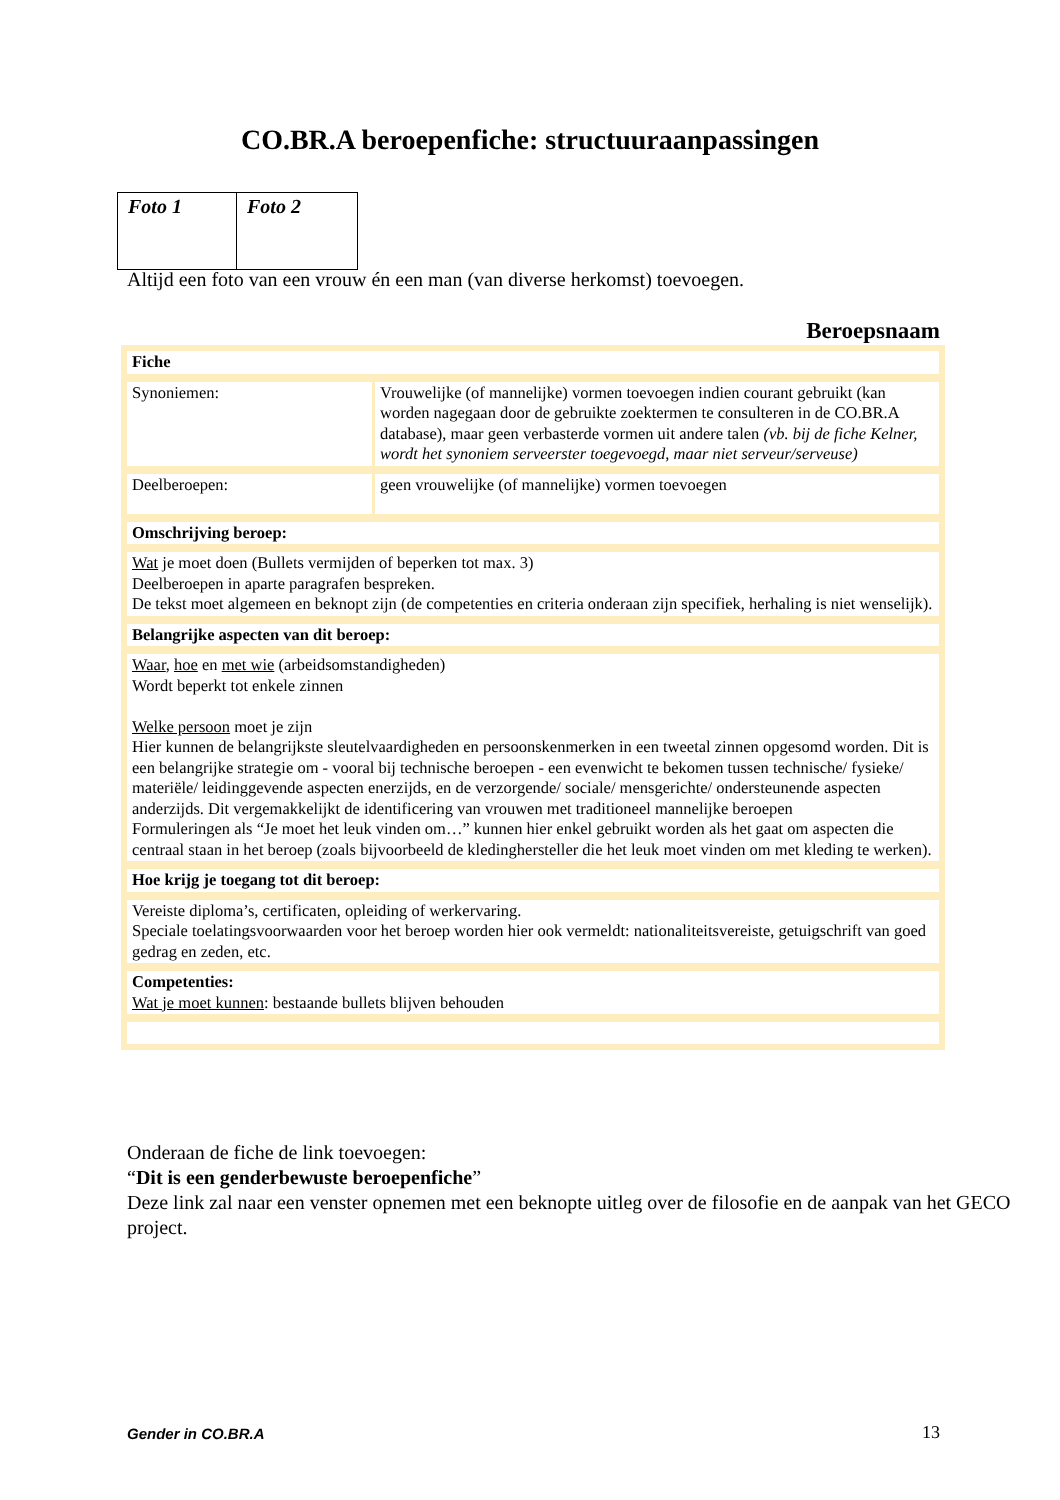CO.BR.A beroepenfiche: structuuraanpassingen
| Foto 1 | Foto 2 |
Altijd een foto van een vrouw én een man (van diverse herkomst) toevoegen.
Beroepsnaam
| Fiche | |
| Synoniemen: | Vrouwelijke (of mannelijke) vormen toevoegen indien courant gebruikt (kan worden nagegaan door de gebruikte zoektermen te consulteren in de CO.BR.A database), maar geen verbasterde vormen uit andere talen (vb. bij de fiche Kelner, wordt het synoniem serveerster toegevoegd, maar niet serveur/serveuse) |
| Deelberoepen: | geen vrouwelijke (of mannelijke) vormen toevoegen |
| Omschrijving beroep: | |
| Wat je moet doen (Bullets vermijden of beperken tot max. 3) Deelberoepen in aparte paragrafen bespreken. De tekst moet algemeen en beknopt zijn (de competenties en criteria onderaan zijn specifiek, herhaling is niet wenselijk). | |
| Belangrijke aspecten van dit beroep: | |
| Waar , hoe en met wie (arbeidsomstandigheden) Wordt beperkt tot enkele zinnen Welke persoon moet je zijn Hier kunnen de belangrijkste sleutelvaardigheden en persoonskenmerken in een tweetal zinnen opgesomd worden. Dit is een belangrijke strategie om - vooral bij technische beroepen - een evenwicht te bekomen tussen technische/ fysieke/ materiële/ leidinggevende aspecten enerzijds, en de verzorgende/ sociale/ mensgerichte/ ondersteunende aspecten anderzijds. Dit vergemakkelijkt de identificering van vrouwen met traditioneel mannelijke beroepen Formuleringen als “Je moet het leuk vinden om…” kunnen hier enkel gebruikt worden als het gaat om aspecten die centraal staan in het beroep (zoals bijvoorbeeld de kledinghersteller die het leuk moet vinden om met kleding te werken). | |
| Hoe krijg je toegang tot dit beroep: | |
| Vereiste diploma’s, certificaten, opleiding of werkervaring. Speciale toelatingsvoorwaarden voor het beroep worden hier ook vermeldt: nationaliteitsvereiste, getuigschrift van goed gedrag en zeden, etc. | |
| Competenties: Wat je moet kunnen : bestaande bullets blijven behouden | |
Onderaan de fiche de link toevoegen:
“Dit is een genderbewuste beroepenfiche”
Deze link zal naar een venster opnemen met een beknopte uitleg over de filosofie en de aanpak van het GECO project.
Gender in CO.BR.A 13